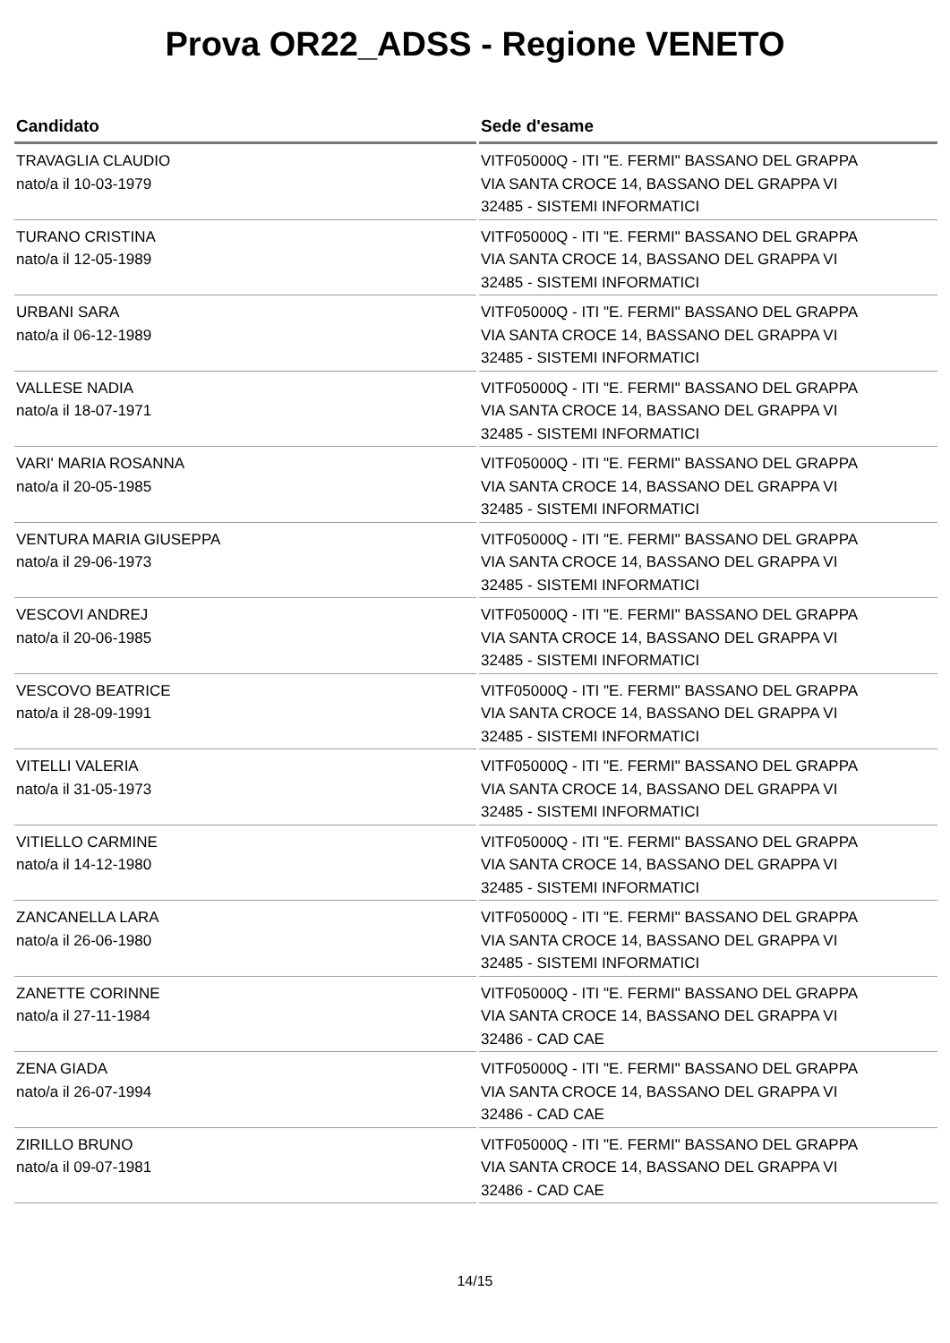Prova OR22_ADSS - Regione VENETO
| Candidato | Sede d'esame |
| --- | --- |
| TRAVAGLIA CLAUDIO nato/a il 10-03-1979 | VITF05000Q - ITI "E. FERMI" BASSANO DEL GRAPPA VIA SANTA CROCE 14, BASSANO DEL GRAPPA VI 32485 - SISTEMI INFORMATICI |
| TURANO CRISTINA nato/a il 12-05-1989 | VITF05000Q - ITI "E. FERMI" BASSANO DEL GRAPPA VIA SANTA CROCE 14, BASSANO DEL GRAPPA VI 32485 - SISTEMI INFORMATICI |
| URBANI SARA nato/a il 06-12-1989 | VITF05000Q - ITI "E. FERMI" BASSANO DEL GRAPPA VIA SANTA CROCE 14, BASSANO DEL GRAPPA VI 32485 - SISTEMI INFORMATICI |
| VALLESE NADIA nato/a il 18-07-1971 | VITF05000Q - ITI "E. FERMI" BASSANO DEL GRAPPA VIA SANTA CROCE 14, BASSANO DEL GRAPPA VI 32485 - SISTEMI INFORMATICI |
| VARI' MARIA ROSANNA nato/a il 20-05-1985 | VITF05000Q - ITI "E. FERMI" BASSANO DEL GRAPPA VIA SANTA CROCE 14, BASSANO DEL GRAPPA VI 32485 - SISTEMI INFORMATICI |
| VENTURA MARIA GIUSEPPA nato/a il 29-06-1973 | VITF05000Q - ITI "E. FERMI" BASSANO DEL GRAPPA VIA SANTA CROCE 14, BASSANO DEL GRAPPA VI 32485 - SISTEMI INFORMATICI |
| VESCOVI ANDREJ nato/a il 20-06-1985 | VITF05000Q - ITI "E. FERMI" BASSANO DEL GRAPPA VIA SANTA CROCE 14, BASSANO DEL GRAPPA VI 32485 - SISTEMI INFORMATICI |
| VESCOVO BEATRICE nato/a il 28-09-1991 | VITF05000Q - ITI "E. FERMI" BASSANO DEL GRAPPA VIA SANTA CROCE 14, BASSANO DEL GRAPPA VI 32485 - SISTEMI INFORMATICI |
| VITELLI VALERIA nato/a il 31-05-1973 | VITF05000Q - ITI "E. FERMI" BASSANO DEL GRAPPA VIA SANTA CROCE 14, BASSANO DEL GRAPPA VI 32485 - SISTEMI INFORMATICI |
| VITIELLO CARMINE nato/a il 14-12-1980 | VITF05000Q - ITI "E. FERMI" BASSANO DEL GRAPPA VIA SANTA CROCE 14, BASSANO DEL GRAPPA VI 32485 - SISTEMI INFORMATICI |
| ZANCANELLA LARA nato/a il 26-06-1980 | VITF05000Q - ITI "E. FERMI" BASSANO DEL GRAPPA VIA SANTA CROCE 14, BASSANO DEL GRAPPA VI 32485 - SISTEMI INFORMATICI |
| ZANETTE CORINNE nato/a il 27-11-1984 | VITF05000Q - ITI "E. FERMI" BASSANO DEL GRAPPA VIA SANTA CROCE 14, BASSANO DEL GRAPPA VI 32486 - CAD CAE |
| ZENA GIADA nato/a il 26-07-1994 | VITF05000Q - ITI "E. FERMI" BASSANO DEL GRAPPA VIA SANTA CROCE 14, BASSANO DEL GRAPPA VI 32486 - CAD CAE |
| ZIRILLO BRUNO nato/a il 09-07-1981 | VITF05000Q - ITI "E. FERMI" BASSANO DEL GRAPPA VIA SANTA CROCE 14, BASSANO DEL GRAPPA VI 32486 - CAD CAE |
14/15